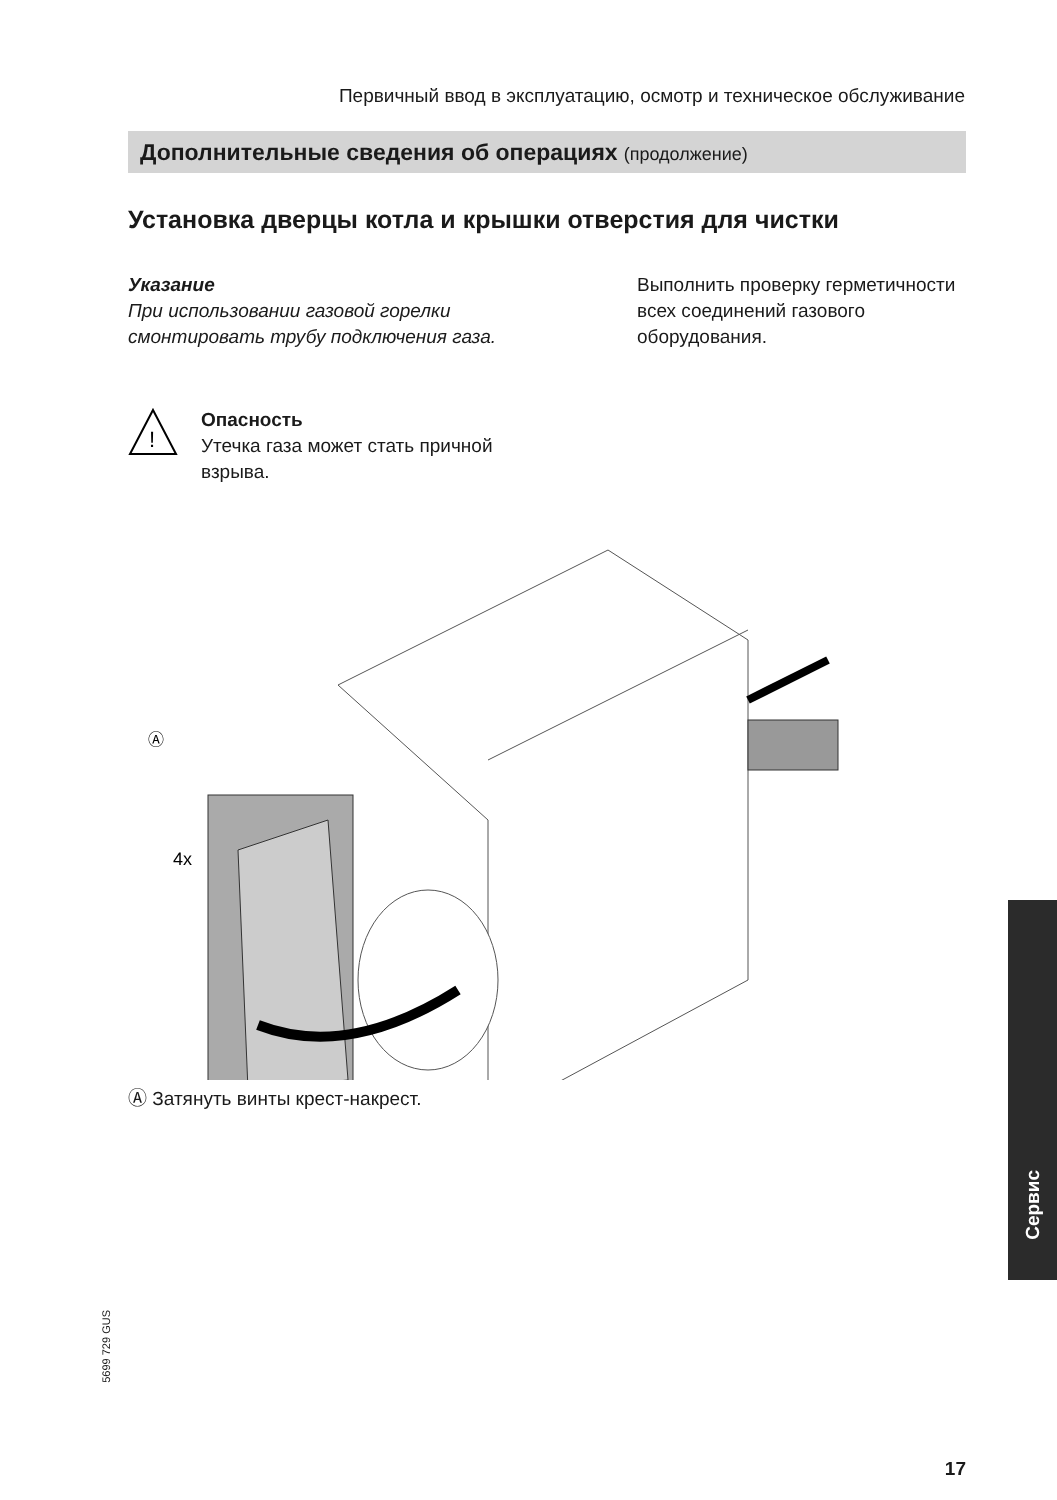Первичный ввод в эксплуатацию, осмотр и техническое обслуживание
Дополнительные сведения об операциях (продолжение)
Установка дверцы котла и крышки отверстия для чистки
Указание
При использовании газовой горелки смонтировать трубу подключения газа.
Выполнить проверку герметичности всех соединений газового оборудования.
!
Опасность
Утечка газа может стать причной взрыва.
Ⓐ
4x
Ⓐ Затянуть винты крест-накрест.
Сервис
5699 729 GUS
17